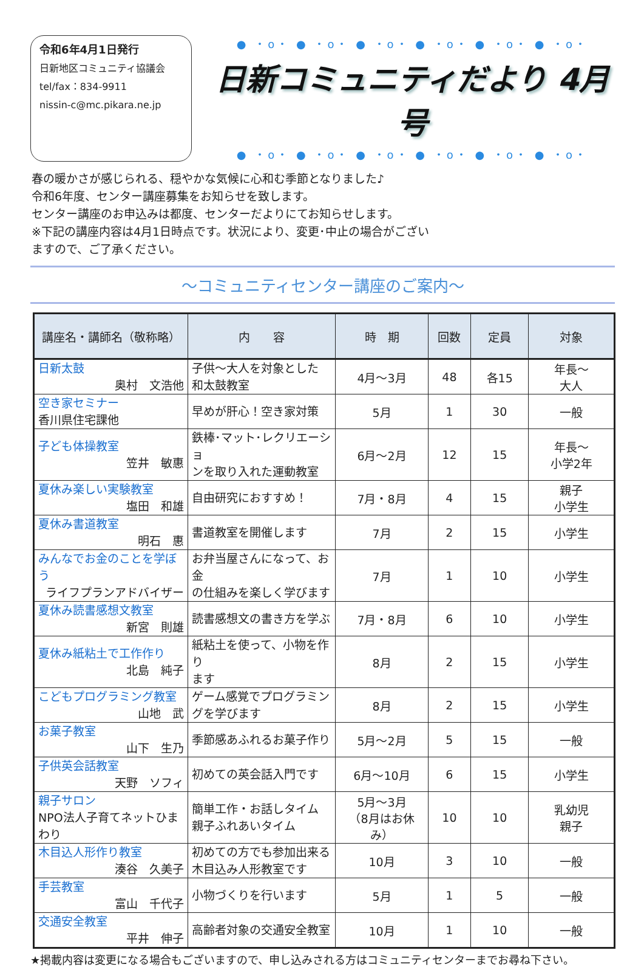令和6年4月1日発行
日新地区コミュニティ協議会
tel/fax：834-9911
nissin-c@mc.pikara.ne.jp
● ・o・ ● ・o・ ● ・o・ ● ・o・ ● ・o・ ● ・o・
日新コミュニティだより 4月号
● ・o・ ● ・o・ ● ・o・ ● ・o・ ● ・o・ ● ・o・
春の暖かさが感じられる、穏やかな気候に心和む季節となりました♪
令和6年度、センター講座募集をお知らせを致します。
センター講座のお申込みは都度、センターだよりにてお知らせします。
※下記の講座内容は4月1日時点です。状況により、変更･中止の場合がござい
ますので、ご了承ください。
～コミュニティセンター講座のご案内～
| 講座名・講師名（敬称略） | 内 容 | 時 期 | 回数 | 定員 | 対象 |
| --- | --- | --- | --- | --- | --- |
| 日新太鼓 奥村 文浩他 | 子供～大人を対象とした 和太鼓教室 | 4月～3月 | 48 | 各15 | 年長～ 大人 |
| 空き家セミナー 香川県住宅課他 | 早めが肝心！空き家対策 | 5月 | 1 | 30 | 一般 |
| 子ども体操教室 笠井 敏惠 | 鉄棒･マット･レクリエーショ ンを取り入れた運動教室 | 6月～2月 | 12 | 15 | 年長～ 小学2年 |
| 夏休み楽しい実験教室 塩田 和雄 | 自由研究におすすめ！ | 7月・8月 | 4 | 15 | 親子 小学生 |
| 夏休み書道教室 明石 惠 | 書道教室を開催します | 7月 | 2 | 15 | 小学生 |
| みんなでお金のことを学ぼう ライフプランアドバイザー | お弁当屋さんになって、お金 の仕組みを楽しく学びます | 7月 | 1 | 10 | 小学生 |
| 夏休み読書感想文教室 新宮 則雄 | 読書感想文の書き方を学ぶ | 7月・8月 | 6 | 10 | 小学生 |
| 夏休み紙粘土で工作作り 北島 純子 | 紙粘土を使って、小物を作り ます | 8月 | 2 | 15 | 小学生 |
| こどもプログラミング教室 山地 武 | ゲーム感覚でプログラミン グを学びます | 8月 | 2 | 15 | 小学生 |
| お菓子教室 山下 生乃 | 季節感あふれるお菓子作り | 5月～2月 | 5 | 15 | 一般 |
| 子供英会話教室 天野 ソフィ | 初めての英会話入門です | 6月～10月 | 6 | 15 | 小学生 |
| 親子サロン NPO法人子育てネットひまわり | 簡単工作・お話しタイム 親子ふれあいタイム | 5月～3月 （8月はお休み） | 10 | 10 | 乳幼児 親子 |
| 木目込人形作り教室 湊谷 久美子 | 初めての方でも参加出来る 木目込み人形教室です | 10月 | 3 | 10 | 一般 |
| 手芸教室 富山 千代子 | 小物づくりを行います | 5月 | 1 | 5 | 一般 |
| 交通安全教室 平井 伸子 | 高齢者対象の交通安全教室 | 10月 | 1 | 10 | 一般 |
★掲載内容は変更になる場合もございますので、申し込みされる方はコミュニティセンターまでお尋ね下さい。